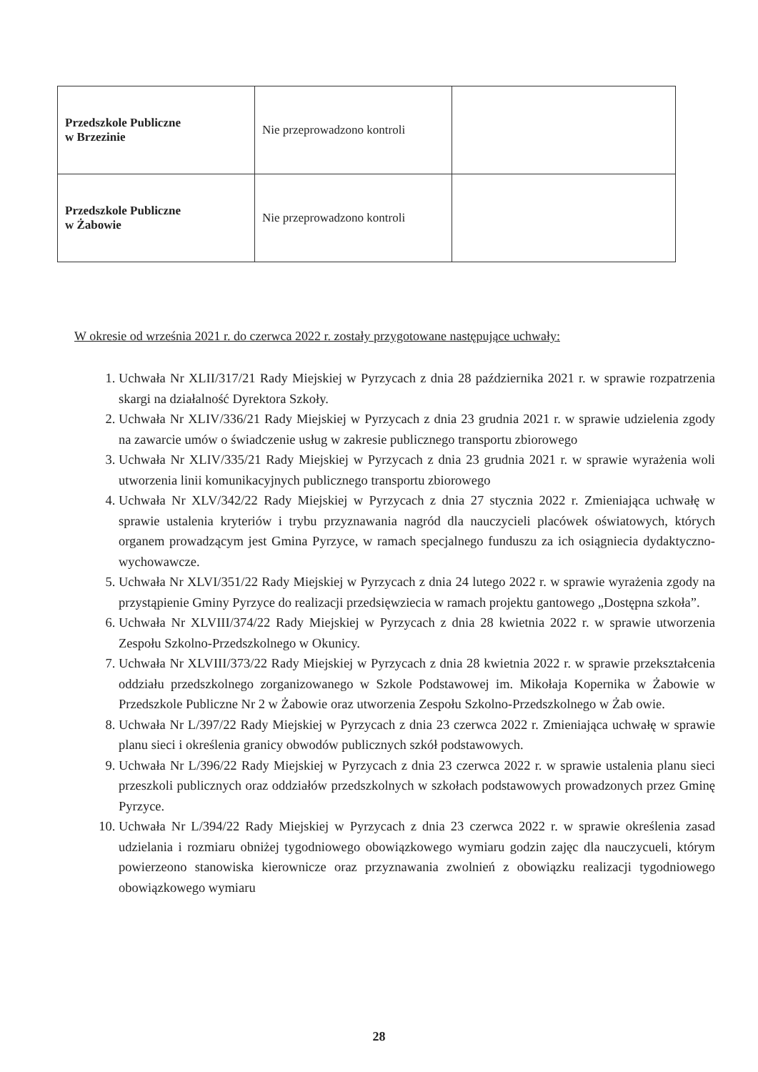| Przedszkole Publiczne w Brzezinie | Nie przeprowadzono kontroli | |
| Przedszkole Publiczne w Żabowie | Nie przeprowadzono kontroli | |
W okresie od września 2021 r. do czerwca 2022 r. zostały przygotowane następujące uchwały:
1. Uchwała Nr XLII/317/21 Rady Miejskiej w Pyrzycach z dnia 28 października 2021 r. w sprawie rozpatrzenia skargi na działalność Dyrektora Szkoły.
2. Uchwała Nr XLIV/336/21 Rady Miejskiej w Pyrzycach z dnia 23 grudnia 2021 r. w sprawie udzielenia zgody na zawarcie umów o świadczenie usług w zakresie publicznego transportu zbiorowego
3. Uchwała Nr XLIV/335/21 Rady Miejskiej w Pyrzycach z dnia 23 grudnia 2021 r. w sprawie wyrażenia woli utworzenia linii komunikacyjnych publicznego transportu zbiorowego
4. Uchwała Nr XLV/342/22 Rady Miejskiej w Pyrzycach z dnia 27 stycznia 2022 r. Zmieniająca uchwałę w sprawie ustalenia kryteriów i trybu przyznawania nagród dla nauczycieli placówek oświatowych, których organem prowadzącym jest Gmina Pyrzyce, w ramach specjalnego funduszu za ich osiągniecia dydaktyczno-wychowawcze.
5. Uchwała Nr XLVI/351/22 Rady Miejskiej w Pyrzycach z dnia 24 lutego 2022 r. w sprawie wyrażenia zgody na przystąpienie Gminy Pyrzyce do realizacji przedsięwziecia w ramach projektu gantowego „Dostępna szkoła”.
6. Uchwała Nr XLVIII/374/22 Rady Miejskiej w Pyrzycach z dnia 28 kwietnia 2022 r. w sprawie utworzenia Zespołu Szkolno-Przedszkolnego w Okunicy.
7. Uchwała Nr XLVIII/373/22 Rady Miejskiej w Pyrzycach z dnia 28 kwietnia 2022 r. w sprawie przekształcenia oddziału przedszkolnego zorganizowanego w Szkole Podstawowej im. Mikołaja Kopernika w Żabowie w Przedszkole Publiczne Nr 2 w Żabowie oraz utworzenia Zespołu Szkolno-Przedszkolnego w Żab owie.
8. Uchwała Nr L/397/22 Rady Miejskiej w Pyrzycach z dnia 23 czerwca 2022 r. Zmieniająca uchwałę w sprawie planu sieci i określenia granicy obwodów publicznych szkół podstawowych.
9. Uchwała Nr L/396/22 Rady Miejskiej w Pyrzycach z dnia 23 czerwca 2022 r. w sprawie ustalenia planu sieci przeszkoli publicznych oraz oddziałów przedszkolnych w szkołach podstawowych prowadzonych przez Gminę Pyrzyce.
10. Uchwała Nr L/394/22 Rady Miejskiej w Pyrzycach z dnia 23 czerwca 2022 r. w sprawie określenia zasad udzielania i rozmiaru obniżej tygodniowego obowiązkowego wymiaru godzin zajęc dla nauczycueli, którym powierzeono stanowiska kierownicze oraz przyznawania zwolnień z obowiązku realizacji tygodniowego obowiązkowego wymiaru
28